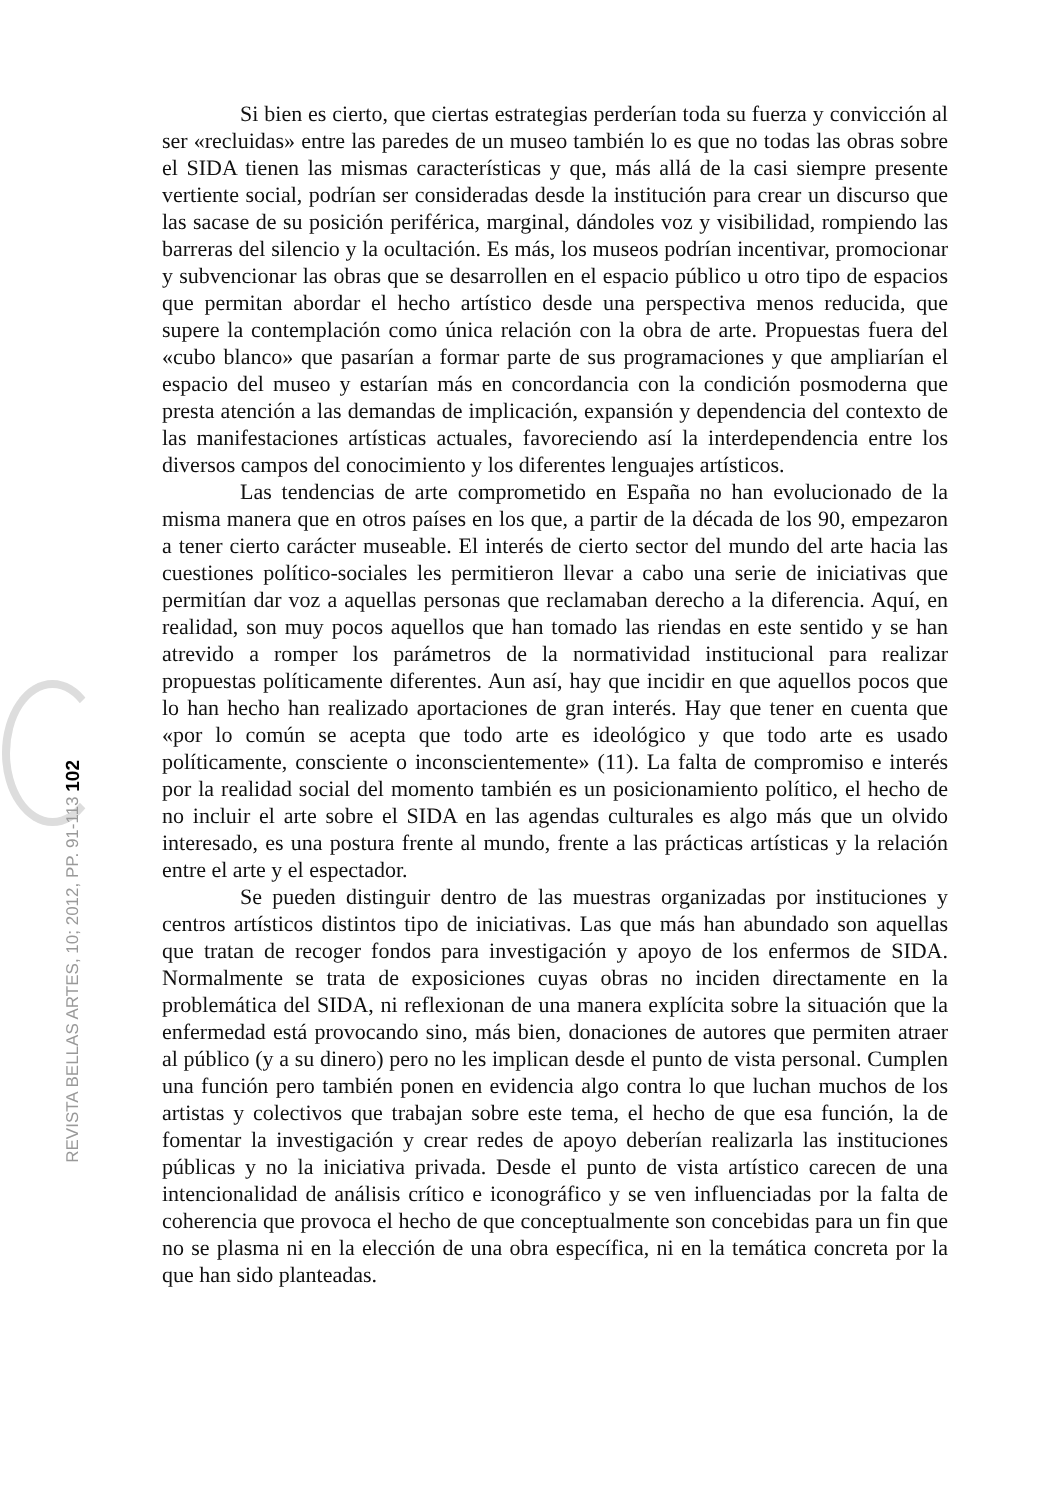REVISTA BELLAS ARTES, 10; 2012, PP. 91-113 102
Si bien es cierto, que ciertas estrategias perderían toda su fuerza y convicción al ser «recluidas» entre las paredes de un museo también lo es que no todas las obras sobre el SIDA tienen las mismas características y que, más allá de la casi siempre presente vertiente social, podrían ser consideradas desde la institución para crear un discurso que las sacase de su posición periférica, marginal, dándoles voz y visibilidad, rompiendo las barreras del silencio y la ocultación. Es más, los museos podrían incentivar, promocionar y subvencionar las obras que se desarrollen en el espacio público u otro tipo de espacios que permitan abordar el hecho artístico desde una perspectiva menos reducida, que supere la contemplación como única relación con la obra de arte. Propuestas fuera del «cubo blanco» que pasarían a formar parte de sus programaciones y que ampliarían el espacio del museo y estarían más en concordancia con la condición posmoderna que presta atención a las demandas de implicación, expansión y dependencia del contexto de las manifestaciones artísticas actuales, favoreciendo así la interdependencia entre los diversos campos del conocimiento y los diferentes lenguajes artísticos.
Las tendencias de arte comprometido en España no han evolucionado de la misma manera que en otros países en los que, a partir de la década de los 90, empezaron a tener cierto carácter museable. El interés de cierto sector del mundo del arte hacia las cuestiones político-sociales les permitieron llevar a cabo una serie de iniciativas que permitían dar voz a aquellas personas que reclamaban derecho a la diferencia. Aquí, en realidad, son muy pocos aquellos que han tomado las riendas en este sentido y se han atrevido a romper los parámetros de la normatividad institucional para realizar propuestas políticamente diferentes. Aun así, hay que incidir en que aquellos pocos que lo han hecho han realizado aportaciones de gran interés. Hay que tener en cuenta que «por lo común se acepta que todo arte es ideológico y que todo arte es usado políticamente, consciente o inconscientemente» (11). La falta de compromiso e interés por la realidad social del momento también es un posicionamiento político, el hecho de no incluir el arte sobre el SIDA en las agendas culturales es algo más que un olvido interesado, es una postura frente al mundo, frente a las prácticas artísticas y la relación entre el arte y el espectador.
Se pueden distinguir dentro de las muestras organizadas por instituciones y centros artísticos distintos tipo de iniciativas. Las que más han abundado son aquellas que tratan de recoger fondos para investigación y apoyo de los enfermos de SIDA. Normalmente se trata de exposiciones cuyas obras no inciden directamente en la problemática del SIDA, ni reflexionan de una manera explícita sobre la situación que la enfermedad está provocando sino, más bien, donaciones de autores que permiten atraer al público (y a su dinero) pero no les implican desde el punto de vista personal. Cumplen una función pero también ponen en evidencia algo contra lo que luchan muchos de los artistas y colectivos que trabajan sobre este tema, el hecho de que esa función, la de fomentar la investigación y crear redes de apoyo deberían realizarla las instituciones públicas y no la iniciativa privada. Desde el punto de vista artístico carecen de una intencionalidad de análisis crítico e iconográfico y se ven influenciadas por la falta de coherencia que provoca el hecho de que conceptualmente son concebidas para un fin que no se plasma ni en la elección de una obra específica, ni en la temática concreta por la que han sido planteadas.